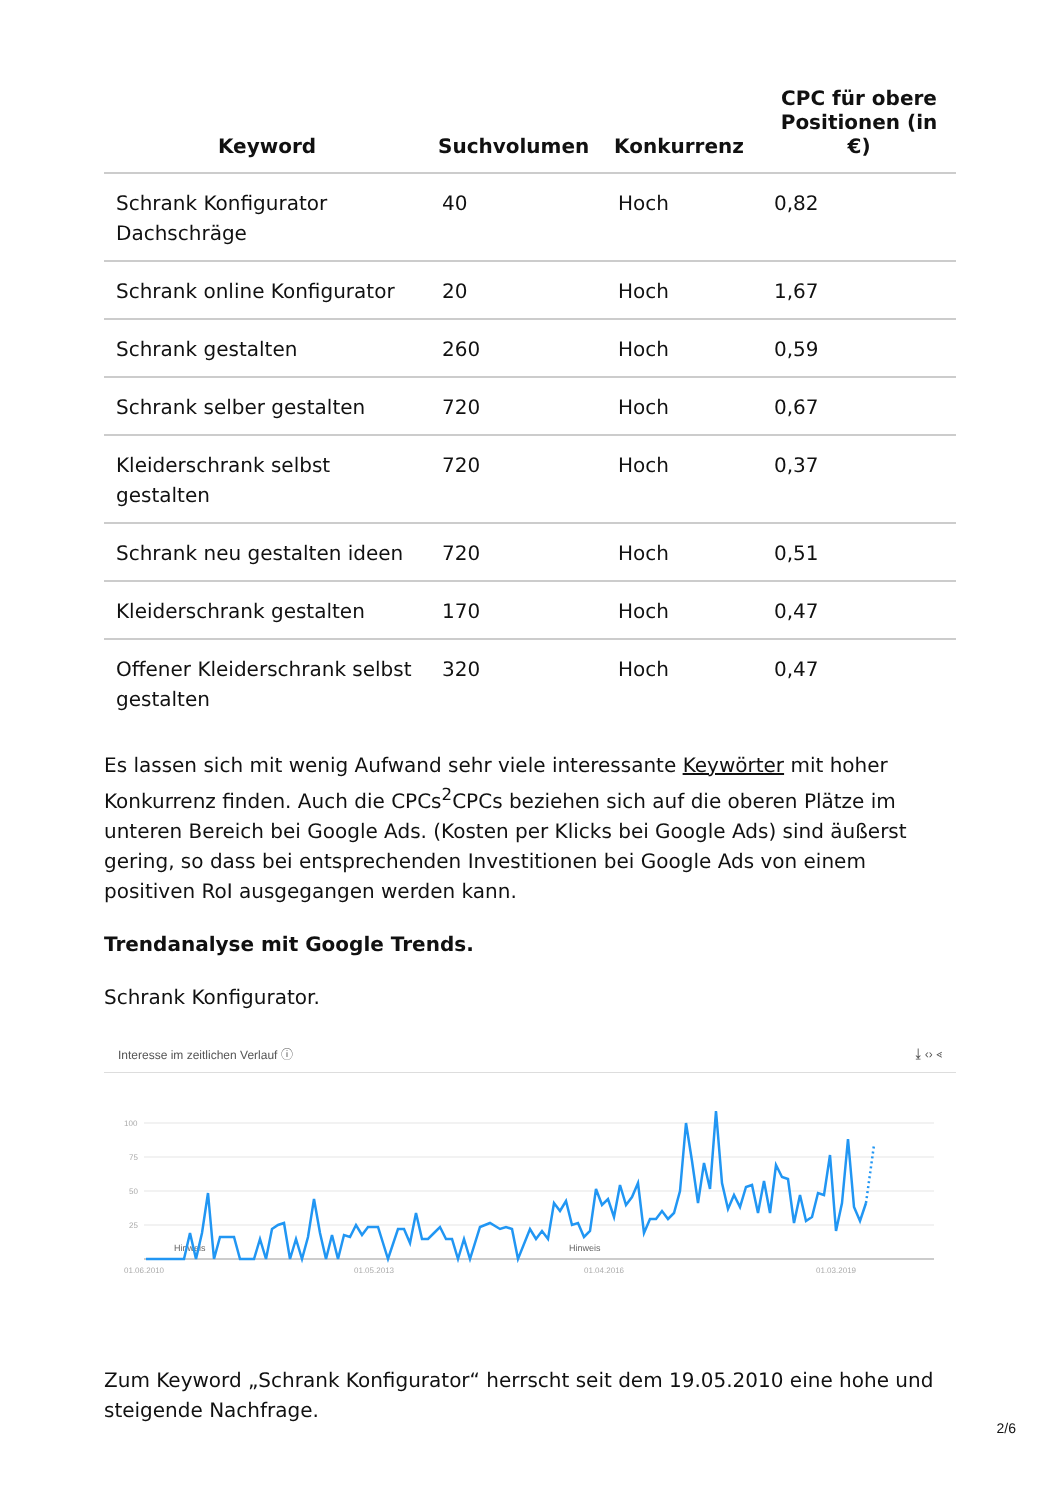| Keyword | Suchvolumen | Konkurrenz | CPC für obere Positionen (in €) |
| --- | --- | --- | --- |
| Schrank Konfigurator Dachschräge | 40 | Hoch | 0,82 |
| Schrank online Konfigurator | 20 | Hoch | 1,67 |
| Schrank gestalten | 260 | Hoch | 0,59 |
| Schrank selber gestalten | 720 | Hoch | 0,67 |
| Kleiderschrank selbst gestalten | 720 | Hoch | 0,37 |
| Schrank neu gestalten ideen | 720 | Hoch | 0,51 |
| Kleiderschrank gestalten | 170 | Hoch | 0,47 |
| Offener Kleiderschrank selbst gestalten | 320 | Hoch | 0,47 |
Es lassen sich mit wenig Aufwand sehr viele interessante Keywörter mit hoher Konkurrenz finden. Auch die CPCs<sup>2</sup>CPCs beziehen sich auf die oberen Plätze im unteren Bereich bei Google Ads. (Kosten per Klicks bei Google Ads) sind äußerst gering, so dass bei entsprechenden Investitionen bei Google Ads von einem positiven RoI ausgegangen werden kann.
Trendanalyse mit Google Trends.
Schrank Konfigurator.
Interesse im zeitlichen Verlauf ⓘ ⤓ ‹› ⋖
100
75
50
25
01.06.2010
01.05.2013
01.04.2016
01.03.2019
Hinweis
Hinweis
Zum Keyword „Schrank Konfigurator“ herrscht seit dem 19.05.2010 eine hohe und steigende Nachfrage.
2/6